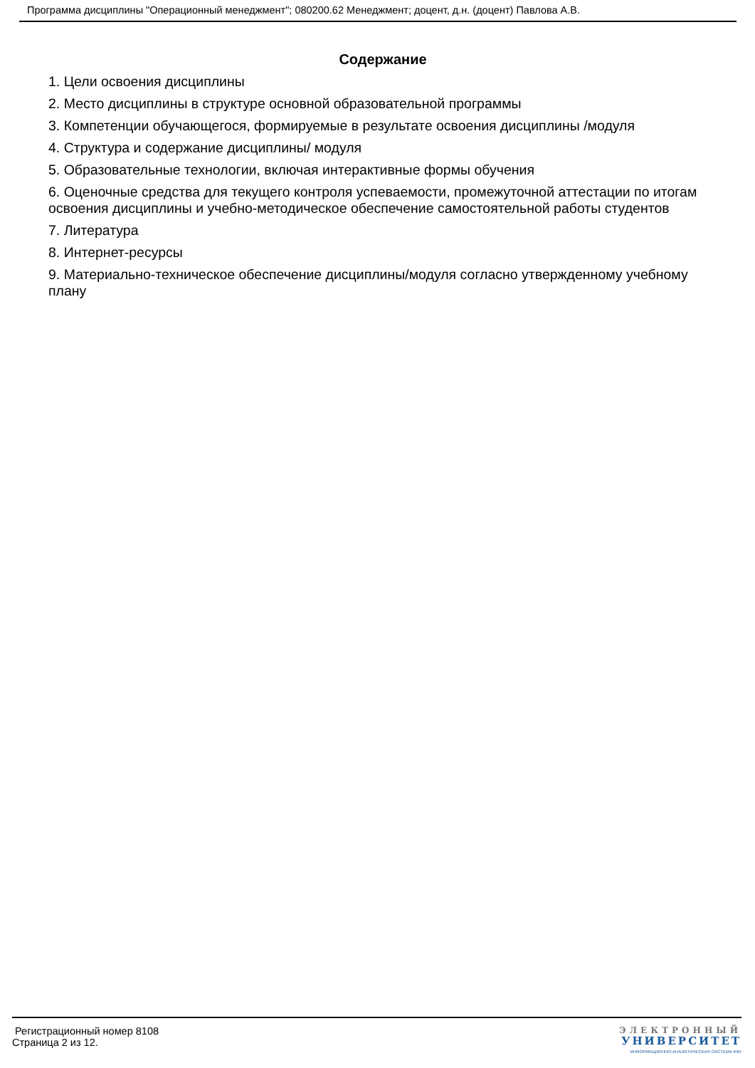Программа дисциплины "Операционный менеджмент"; 080200.62 Менеджмент; доцент, д.н. (доцент) Павлова А.В.
Содержание
1. Цели освоения дисциплины
2. Место дисциплины в структуре основной образовательной программы
3. Компетенции обучающегося, формируемые в результате освоения дисциплины /модуля
4. Структура и содержание дисциплины/ модуля
5. Образовательные технологии, включая интерактивные формы обучения
6. Оценочные средства для текущего контроля успеваемости, промежуточной аттестации по итогам освоения дисциплины и учебно-методическое обеспечение самостоятельной работы студентов
7. Литература
8. Интернет-ресурсы
9. Материально-техническое обеспечение дисциплины/модуля согласно утвержденному учебному плану
Регистрационный номер 8108
Страница 2 из 12.
ЭЛЕКТРОННЫЙ
УНИВЕРСИТЕТ
ИНФОРМАЦИОННО-АНАЛИТИЧЕСКАЯ СИСТЕМА КФУ